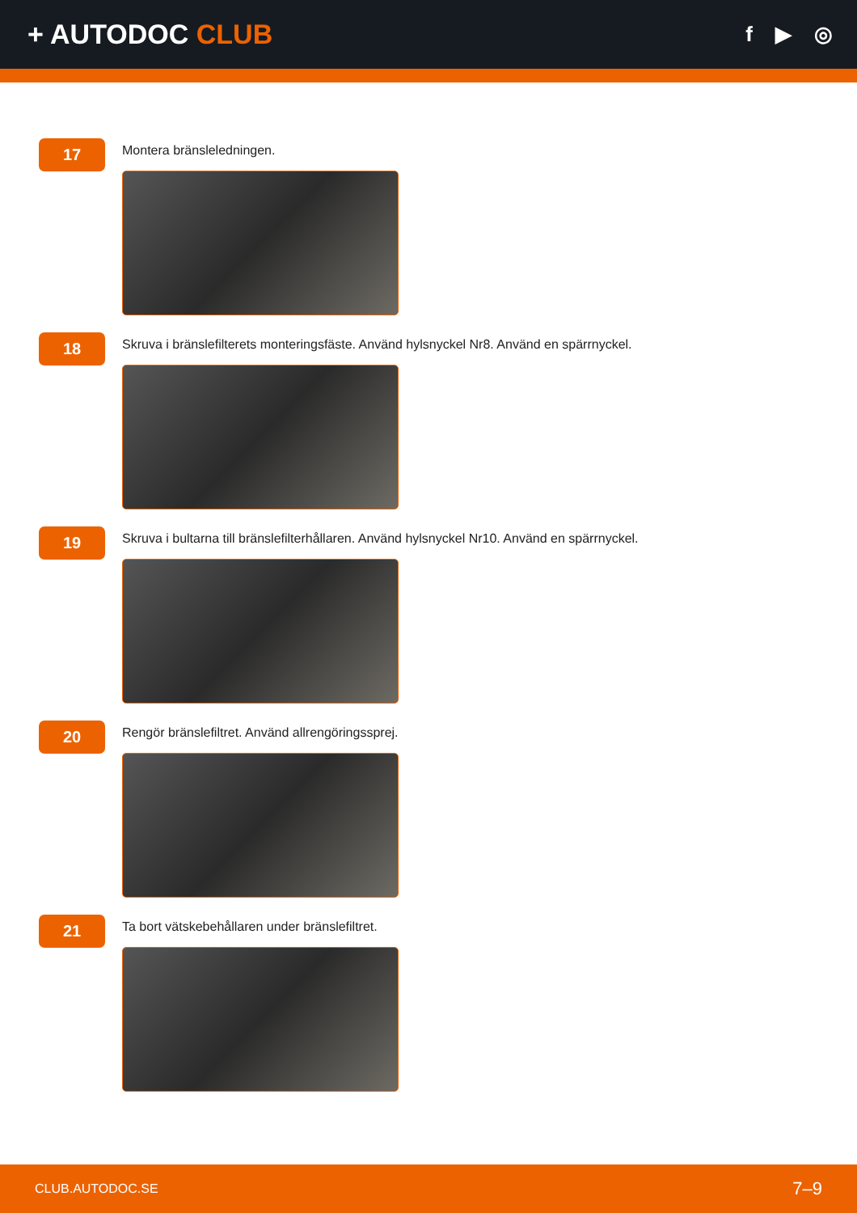+ AUTODOC CLUB
f ▶ ◎
17
Montera bränsleledningen.
18
Skruva i bränslefilterets monteringsfäste. Använd hylsnyckel Nr8. Använd en spärrnyckel.
19
Skruva i bultarna till bränslefilterhållaren. Använd hylsnyckel Nr10. Använd en spärrnyckel.
20
Rengör bränslefiltret. Använd allrengöringssprej.
21
Ta bort vätskebehållaren under bränslefiltret.
CLUB.AUTODOC.SE 7–9